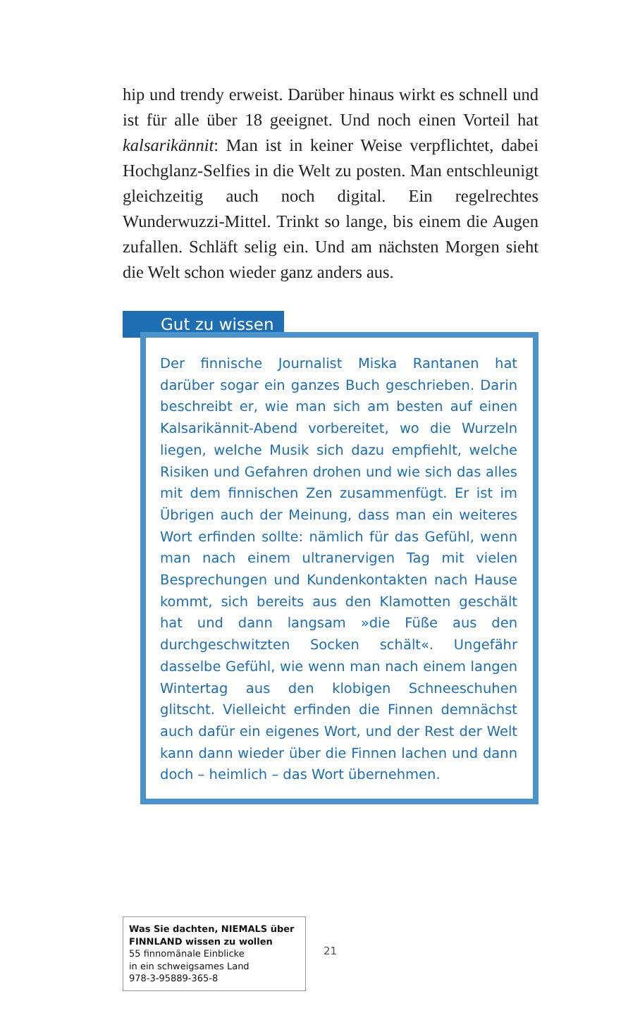hip und trendy erweist. Darüber hinaus wirkt es schnell und ist für alle über 18 geeignet. Und noch einen Vorteil hat kalsarikännit: Man ist in keiner Weise verpflichtet, dabei Hochglanz-Selfies in die Welt zu posten. Man entschleunigt gleichzeitig auch noch digital. Ein regelrechtes Wunderwuzzi-Mittel. Trinkt so lange, bis einem die Augen zufallen. Schläft selig ein. Und am nächsten Morgen sieht die Welt schon wieder ganz anders aus.
Gut zu wissen
Der finnische Journalist Miska Rantanen hat darüber sogar ein ganzes Buch geschrieben. Darin beschreibt er, wie man sich am besten auf einen Kalsarikännit-Abend vorbereitet, wo die Wurzeln liegen, welche Musik sich dazu empfiehlt, welche Risiken und Gefahren drohen und wie sich das alles mit dem finnischen Zen zusammenfügt. Er ist im Übrigen auch der Meinung, dass man ein weiteres Wort erfinden sollte: nämlich für das Gefühl, wenn man nach einem ultranervigen Tag mit vielen Besprechungen und Kundenkontakten nach Hause kommt, sich bereits aus den Klamotten geschält hat und dann langsam »die Füße aus den durchgeschwitzten Socken schält«. Ungefähr dasselbe Gefühl, wie wenn man nach einem langen Wintertag aus den klobigen Schneeschuhen glitscht. Vielleicht erfinden die Finnen demnächst auch dafür ein eigenes Wort, und der Rest der Welt kann dann wieder über die Finnen lachen und dann doch – heimlich – das Wort übernehmen.
Was Sie dachten, NIEMALS über FINNLAND wissen zu wollen
55 finnomänale Einblicke
in ein schweigsames Land
978-3-95889-365-8
21